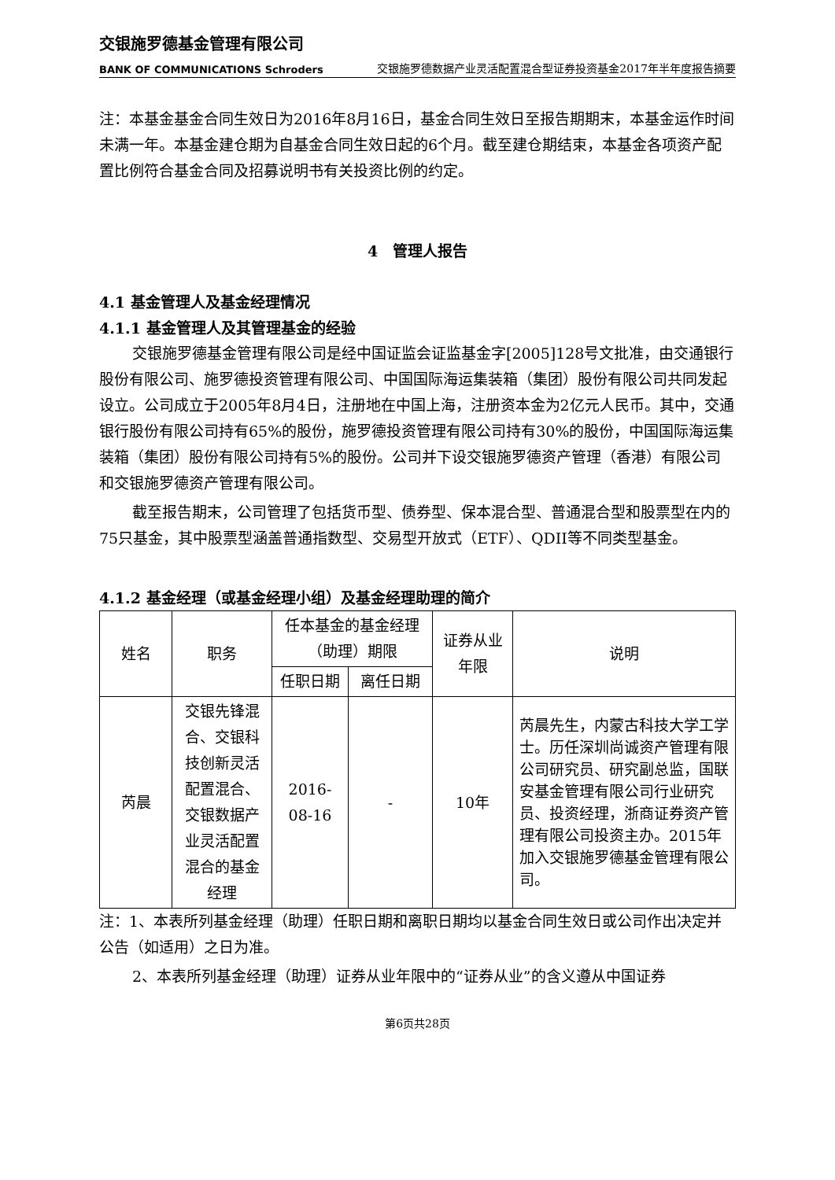交银施罗德基金管理有限公司
BANK OF COMMUNICATIONS Schroders
交银施罗德数据产业灵活配置混合型证券投资基金2017年半年度报告摘要
注：本基金基金合同生效日为2016年8月16日，基金合同生效日至报告期期末，本基金运作时间未满一年。本基金建仓期为自基金合同生效日起的6个月。截至建仓期结束，本基金各项资产配置比例符合基金合同及招募说明书有关投资比例的约定。
4　管理人报告
4.1 基金管理人及基金经理情况
4.1.1 基金管理人及其管理基金的经验
交银施罗德基金管理有限公司是经中国证监会证监基金字[2005]128号文批准，由交通银行股份有限公司、施罗德投资管理有限公司、中国国际海运集装箱（集团）股份有限公司共同发起设立。公司成立于2005年8月4日，注册地在中国上海，注册资本金为2亿元人民币。其中，交通银行股份有限公司持有65%的股份，施罗德投资管理有限公司持有30%的股份，中国国际海运集装箱（集团）股份有限公司持有5%的股份。公司并下设交银施罗德资产管理（香港）有限公司和交银施罗德资产管理有限公司。
截至报告期末，公司管理了包括货币型、债券型、保本混合型、普通混合型和股票型在内的75只基金，其中股票型涵盖普通指数型、交易型开放式（ETF）、QDII等不同类型基金。
4.1.2 基金经理（或基金经理小组）及基金经理助理的简介
| 姓名 | 职务 | 任本基金的基金经理（助理）期限 | | 证券从业年限 | 说明 |
| --- | --- | --- | --- | --- | --- |
| | | 任职日期 | 离任日期 | | |
| 芮晨 | 交银先锋混合、交银科技创新灵活配置混合、交银数据产业灵活配置混合的基金经理 | 2016-08-16 | - | 10年 | 芮晨先生，内蒙古科技大学工学士。历任深圳尚诚资产管理有限公司研究员、研究副总监，国联安基金管理有限公司行业研究员、投资经理，浙商证券资产管理有限公司投资主办。2015年加入交银施罗德基金管理有限公司。 |
注：1、本表所列基金经理（助理）任职日期和离职日期均以基金合同生效日或公司作出决定并公告（如适用）之日为准。
2、本表所列基金经理（助理）证券从业年限中的“证券从业”的含义遵从中国证券
第6页共28页